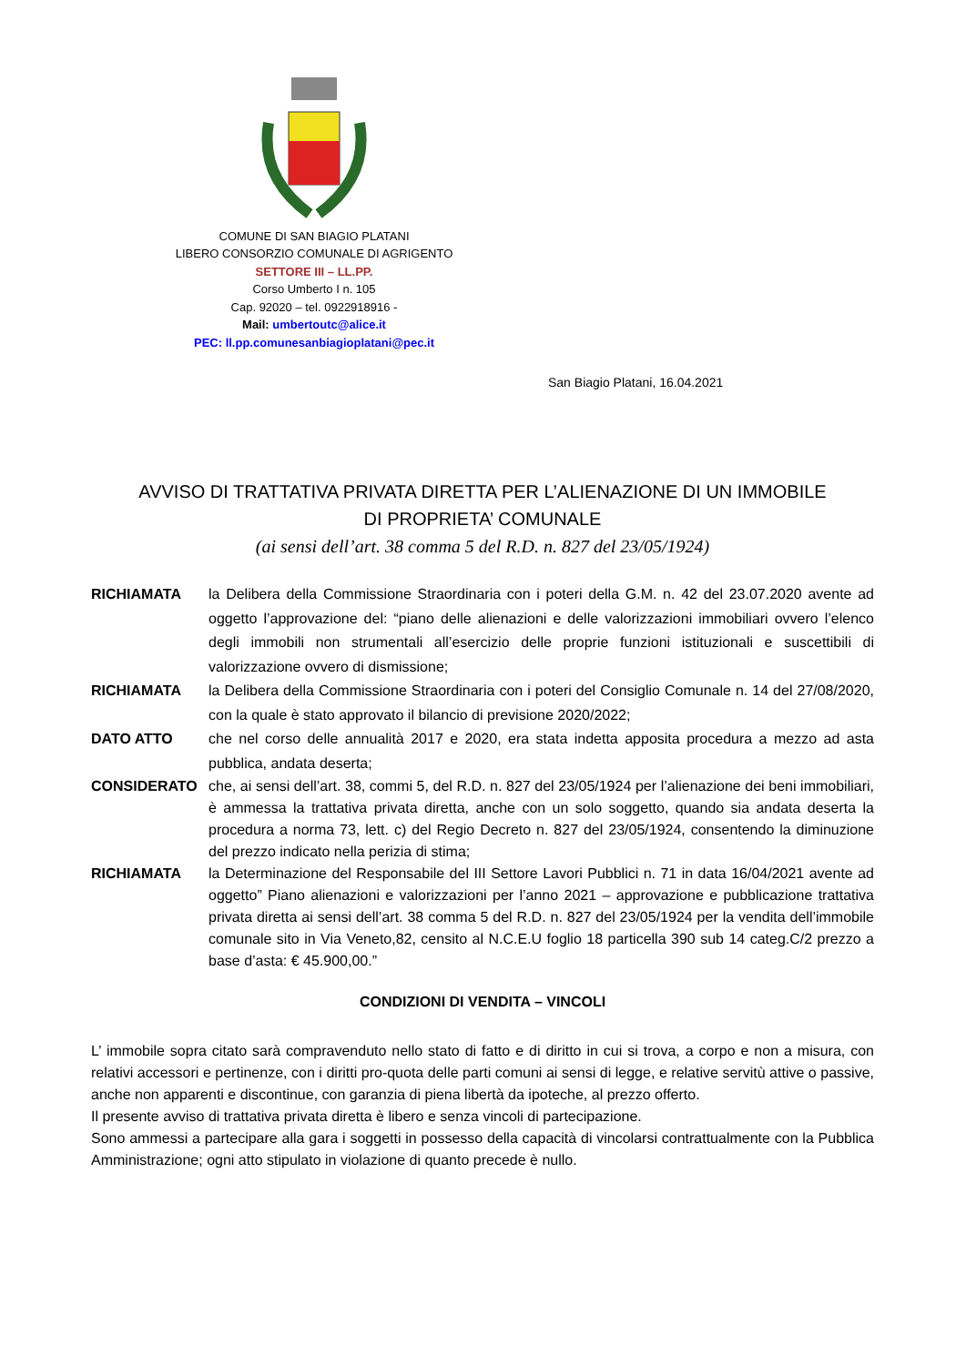COMUNE DI SAN BIAGIO PLATANI
LIBERO CONSORZIO COMUNALE DI AGRIGENTO
SETTORE III – LL.PP.
Corso Umberto I n. 105
Cap. 92020 – tel. 0922918916 -
Mail: umbertoutc@alice.it
PEC: ll.pp.comunesanbiagioplatani@pec.it
San Biagio Platani, 16.04.2021
AVVISO DI TRATTATIVA PRIVATA DIRETTA PER L’ALIENAZIONE DI UN IMMOBILE
DI PROPRIETA’ COMUNALE
(ai sensi dell’art. 38 comma 5 del R.D. n. 827 del 23/05/1924)
RICHIAMATA la Delibera della Commissione Straordinaria con i poteri della G.M. n. 42 del 23.07.2020 avente ad oggetto l’approvazione del: “piano delle alienazioni e delle valorizzazioni immobiliari ovvero l’elenco degli immobili non strumentali all’esercizio delle proprie funzioni istituzionali e suscettibili di valorizzazione ovvero di dismissione;
RICHIAMATA la Delibera della Commissione Straordinaria con i poteri del Consiglio Comunale n. 14 del 27/08/2020, con la quale è stato approvato il bilancio di previsione 2020/2022;
DATO ATTO che nel corso delle annualità 2017 e 2020, era stata indetta apposita procedura a mezzo ad asta pubblica, andata deserta;
CONSIDERATO che, ai sensi dell’art. 38, commi 5, del R.D. n. 827 del 23/05/1924 per l’alienazione dei beni immobiliari, è ammessa la trattativa privata diretta, anche con un solo soggetto, quando sia andata deserta la procedura a norma 73, lett. c) del Regio Decreto n. 827 del 23/05/1924, consentendo la diminuzione del prezzo indicato nella perizia di stima;
RICHIAMATA la Determinazione del Responsabile del III Settore Lavori Pubblici n. 71 in data 16/04/2021 avente ad oggetto” Piano alienazioni e valorizzazioni per l’anno 2021 – approvazione e pubblicazione trattativa privata diretta ai sensi dell’art. 38 comma 5 del R.D. n. 827 del 23/05/1924 per la vendita dell’immobile comunale sito in Via Veneto,82, censito al N.C.E.U foglio 18 particella 390 sub 14 categ.C/2 prezzo a base d’asta: € 45.900,00.”
CONDIZIONI DI VENDITA – VINCOLI
L’ immobile sopra citato sarà compravenduto nello stato di fatto e di diritto in cui si trova, a corpo e non a misura, con relativi accessori e pertinenze, con i diritti pro-quota delle parti comuni ai sensi di legge, e relative servitù attive o passive, anche non apparenti e discontinue, con garanzia di piena libertà da ipoteche, al prezzo offerto.
Il presente avviso di trattativa privata diretta è libero e senza vincoli di partecipazione.
Sono ammessi a partecipare alla gara i soggetti in possesso della capacità di vincolarsi contrattualmente con la Pubblica Amministrazione; ogni atto stipulato in violazione di quanto precede è nullo.